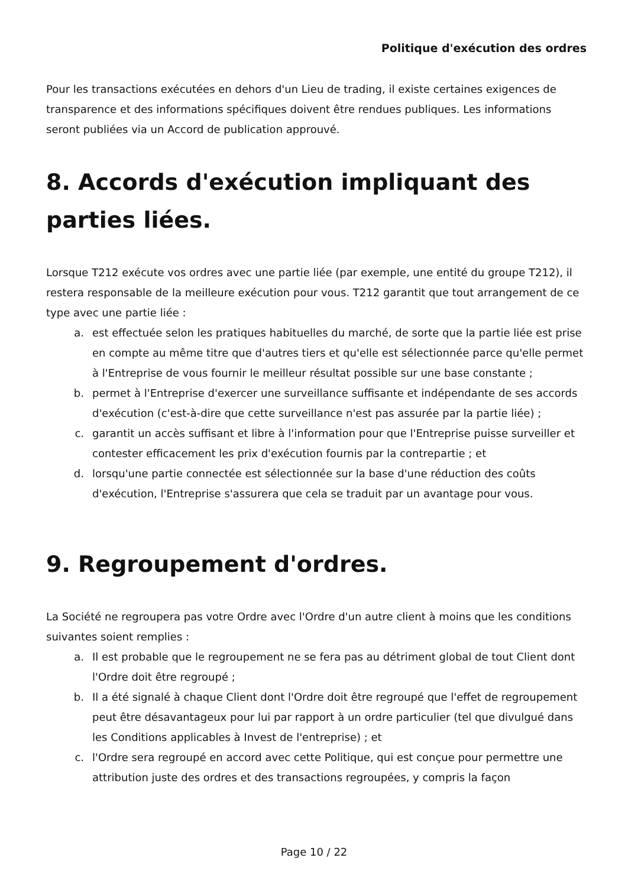Politique d'exécution des ordres
Pour les transactions exécutées en dehors d'un Lieu de trading, il existe certaines exigences de transparence et des informations spécifiques doivent être rendues publiques. Les informations seront publiées via un Accord de publication approuvé.
8. Accords d'exécution impliquant des parties liées.
Lorsque T212 exécute vos ordres avec une partie liée (par exemple, une entité du groupe T212), il restera responsable de la meilleure exécution pour vous. T212 garantit que tout arrangement de ce type avec une partie liée :
a. est effectuée selon les pratiques habituelles du marché, de sorte que la partie liée est prise en compte au même titre que d'autres tiers et qu'elle est sélectionnée parce qu'elle permet à l'Entreprise de vous fournir le meilleur résultat possible sur une base constante ;
b. permet à l'Entreprise d'exercer une surveillance suffisante et indépendante de ses accords d'exécution (c'est-à-dire que cette surveillance n'est pas assurée par la partie liée) ;
c. garantit un accès suffisant et libre à l'information pour que l'Entreprise puisse surveiller et contester efficacement les prix d'exécution fournis par la contrepartie ; et
d. lorsqu'une partie connectée est sélectionnée sur la base d'une réduction des coûts d'exécution, l'Entreprise s'assurera que cela se traduit par un avantage pour vous.
9. Regroupement d'ordres.
La Société ne regroupera pas votre Ordre avec l'Ordre d'un autre client à moins que les conditions suivantes soient remplies :
a. Il est probable que le regroupement ne se fera pas au détriment global de tout Client dont l'Ordre doit être regroupé ;
b. Il a été signalé à chaque Client dont l'Ordre doit être regroupé que l'effet de regroupement peut être désavantageux pour lui par rapport à un ordre particulier (tel que divulgué dans les Conditions applicables à Invest de l'entreprise) ; et
c. l'Ordre sera regroupé en accord avec cette Politique, qui est conçue pour permettre une attribution juste des ordres et des transactions regroupées, y compris la façon
Page 10 / 22